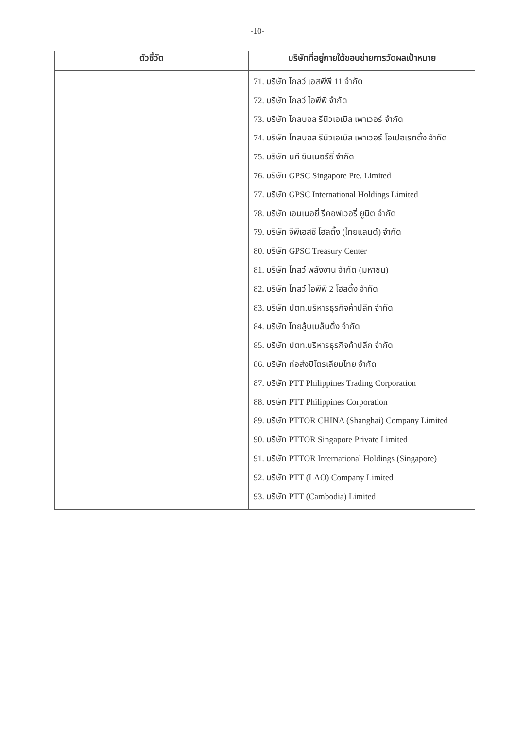-10-
| ตัวชี้วัด | บริษัทที่อยู่ภายใต้ขอบข่ายการวัดผลเป้าหมาย |
| --- | --- |
| | 71. บริษัท โกลว์ เอสพีพี 11 จำกัด 72. บริษัท โกลว์ ไอพีพี จำกัด 73. บริษัท โกลบอล รีนิวเอเบิล เพาเวอร์ จำกัด 74. บริษัท โกลบอล รีนิวเอเบิล เพาเวอร์ โอเปอเรทติ้ง จำกัด 75. บริษัท นที ซินเนอร์ยี่ จำกัด 76. บริษัท GPSC Singapore Pte. Limited 77. บริษัท GPSC International Holdings Limited 78. บริษัท เอนเนอยี่ รีคอฟเวอรี่ ยูนิต จำกัด 79. บริษัท จีพีเอสซี โฮลดิ้ง (ไทยแลนด์) จำกัด 80. บริษัท GPSC Treasury Center 81. บริษัท โกลว์ พลังงาน จำกัด (มหาชน) 82. บริษัท โกลว์ ไอพีพี 2 โฮลดิ้ง จำกัด 83. บริษัท ปตท.บริหารธุรกิจค้าปลีก จำกัด 84. บริษัท ไทยลู้บเบล็นดิ้ง จำกัด 85. บริษัท ปตท.บริหารธุรกิจค้าปลีก จำกัด 86. บริษัท ท่อส่งปิโตรเลียมไทย จำกัด 87. บริษัท PTT Philippines Trading Corporation 88. บริษัท PTT Philippines Corporation 89. บริษัท PTTOR CHINA (Shanghai) Company Limited 90. บริษัท PTTOR Singapore Private Limited 91. บริษัท PTTOR International Holdings (Singapore) 92. บริษัท PTT (LAO) Company Limited 93. บริษัท PTT (Cambodia) Limited |